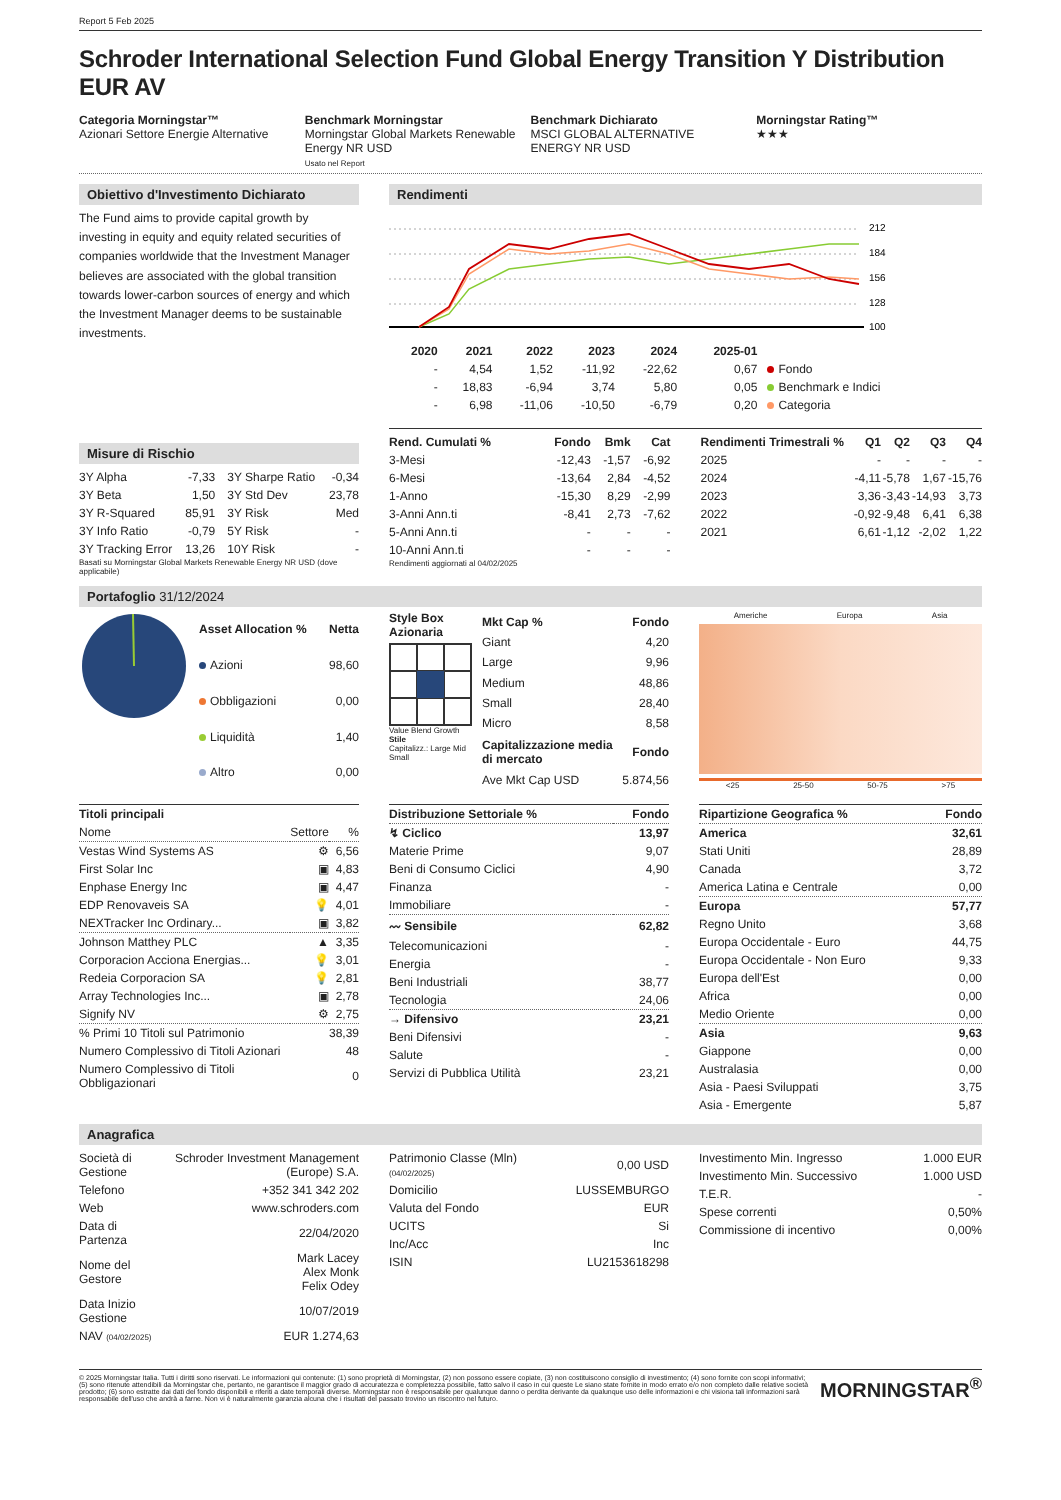Report 5 Feb 2025
Schroder International Selection Fund Global Energy Transition Y Distribution EUR AV
Categoria Morningstar™
Azionari Settore Energie Alternative
Benchmark Morningstar
Morningstar Global Markets Renewable Energy NR USD
Usato nel Report
Benchmark Dichiarato
MSCI GLOBAL ALTERNATIVE ENERGY NR USD
Morningstar Rating™
★★★
Obiettivo d'Investimento Dichiarato
The Fund aims to provide capital growth by investing in equity and equity related securities of companies worldwide that the Investment Manager believes are associated with the global transition towards lower-carbon sources of energy and which the Investment Manager deems to be sustainable investments.
Misure di Rischio
| 3Y Alpha | -7,33 | 3Y Sharpe Ratio | -0,34 |
| 3Y Beta | 1,50 | 3Y Std Dev | 23,78 |
| 3Y R-Squared | 85,91 | 3Y Risk | Med |
| 3Y Info Ratio | -0,79 | 5Y Risk | - |
| 3Y Tracking Error | 13,26 | 10Y Risk | - |
Basati su Morningstar Global Markets Renewable Energy NR USD (dove applicabile)
Rendimenti
212
184
156
128
100
| | 2020 | 2021 | 2022 | 2023 | 2024 | 2025-01 | |
| --- | --- | --- | --- | --- | --- | --- | --- |
| | - | 4,54 | 1,52 | -11,92 | -22,62 | 0,67 | Fondo |
| | - | 18,83 | -6,94 | 3,74 | 5,80 | 0,05 | Benchmark e Indici |
| | - | 6,98 | -11,06 | -10,50 | -6,79 | 0,20 | Categoria |
| Rend. Cumulati % | Fondo | Bmk | Cat |
| --- | --- | --- | --- |
| 3-Mesi | -12,43 | -1,57 | -6,92 |
| 6-Mesi | -13,64 | 2,84 | -4,52 |
| 1-Anno | -15,30 | 8,29 | -2,99 |
| 3-Anni Ann.ti | -8,41 | 2,73 | -7,62 |
| 5-Anni Ann.ti | - | - | - |
| 10-Anni Ann.ti | - | - | - |
Rendimenti aggiornati al 04/02/2025
| Rendimenti Trimestrali % | Q1 | Q2 | Q3 | Q4 |
| --- | --- | --- | --- | --- |
| 2025 | - | - | - | - |
| 2024 | -4,11 | -5,78 | 1,67 | -15,76 |
| 2023 | 3,36 | -3,43 | -14,93 | 3,73 |
| 2022 | -0,92 | -9,48 | 6,41 | 6,38 |
| 2021 | 6,61 | -1,12 | -2,02 | 1,22 |
Portafoglio 31/12/2024
| Asset Allocation % | Netta |
| --- | --- |
| Azioni | 98,60 |
| Obbligazioni | 0,00 |
| Liquidità | 1,40 |
| Altro | 0,00 |
Style Box
Azionaria
Value Blend Growth
Stile
Capitalizz.: Large Mid Small
| Mkt Cap % | Fondo |
| --- | --- |
| Giant | 4,20 |
| Large | 9,96 |
| Medium | 48,86 |
| Small | 28,40 |
| Micro | 8,58 |
| Capitalizzazione media di mercato | Fondo |
| Ave Mkt Cap USD | 5.874,56 |
Americhe Europa Asia
<25 25-50 50-75 >75
| Titoli principali | | |
| --- | --- | --- |
| Nome | Settore | % |
| Vestas Wind Systems AS | ⚙ | 6,56 |
| First Solar Inc | ▣ | 4,83 |
| Enphase Energy Inc | ▣ | 4,47 |
| EDP Renovaveis SA | 💡 | 4,01 |
| NEXTracker Inc Ordinary... | ▣ | 3,82 |
| Johnson Matthey PLC | ▲ | 3,35 |
| Corporacion Acciona Energias... | 💡 | 3,01 |
| Redeia Corporacion SA | 💡 | 2,81 |
| Array Technologies Inc... | ▣ | 2,78 |
| Signify NV | ⚙ | 2,75 |
| % Primi 10 Titoli sul Patrimonio | | 38,39 |
| Numero Complessivo di Titoli Azionari | | 48 |
| Numero Complessivo di Titoli Obbligazionari | | 0 |
| Distribuzione Settoriale % | Fondo |
| --- | --- |
| ↯ Ciclico | 13,97 |
| Materie Prime | 9,07 |
| Beni di Consumo Ciclici | 4,90 |
| Finanza | - |
| Immobiliare | - |
| 〰 Sensibile | 62,82 |
| Telecomunicazioni | - |
| Energia | - |
| Beni Industriali | 38,77 |
| Tecnologia | 24,06 |
| → Difensivo | 23,21 |
| Beni Difensivi | - |
| Salute | - |
| Servizi di Pubblica Utilità | 23,21 |
| Ripartizione Geografica % | Fondo |
| --- | --- |
| America | 32,61 |
| Stati Uniti | 28,89 |
| Canada | 3,72 |
| America Latina e Centrale | 0,00 |
| Europa | 57,77 |
| Regno Unito | 3,68 |
| Europa Occidentale - Euro | 44,75 |
| Europa Occidentale - Non Euro | 9,33 |
| Europa dell'Est | 0,00 |
| Africa | 0,00 |
| Medio Oriente | 0,00 |
| Asia | 9,63 |
| Giappone | 0,00 |
| Australasia | 0,00 |
| Asia - Paesi Sviluppati | 3,75 |
| Asia - Emergente | 5,87 |
Anagrafica
| Società di Gestione | Schroder Investment Management (Europe) S.A. |
| Telefono | +352 341 342 202 |
| Web | www.schroders.com |
| Data di Partenza | 22/04/2020 |
| Nome del Gestore | Mark Lacey Alex Monk Felix Odey |
| Data Inizio Gestione | 10/07/2019 |
| NAV (04/02/2025) | EUR 1.274,63 |
| Patrimonio Classe (Mln) (04/02/2025) | 0,00 USD |
| Domicilio | LUSSEMBURGO |
| Valuta del Fondo | EUR |
| UCITS | Si |
| Inc/Acc | Inc |
| ISIN | LU2153618298 |
| Investimento Min. Ingresso | 1.000 EUR |
| Investimento Min. Successivo | 1.000 USD |
| T.E.R. | - |
| Spese correnti | 0,50% |
| Commissione di incentivo | 0,00% |
© 2025 Morningstar Italia. Tutti i diritti sono riservati. Le informazioni qui contenute: (1) sono proprietà di Morningstar, (2) non possono essere copiate, (3) non costituiscono consiglio di investimento; (4) sono fornite con scopi informativi; (5) sono ritenute attendibili da Morningstar che, pertanto, ne garantisce il maggior grado di accuratezza e completezza possibile, fatto salvo il caso in cui queste Le siano state fornite in modo errato e/o non completo dalle relative società prodotto; (6) sono estratte dai dati del fondo disponibili e riferiti a date temporali diverse. Morningstar non è responsabile per qualunque danno o perdita derivante da qualunque uso delle informazioni e chi visiona tali informazioni sarà responsabile dell'uso che andrà a farne. Non vi è naturalmente garanzia alcuna che i risultati del passato trovino un riscontro nel futuro.
MORNINGSTAR<sup>®</sup>